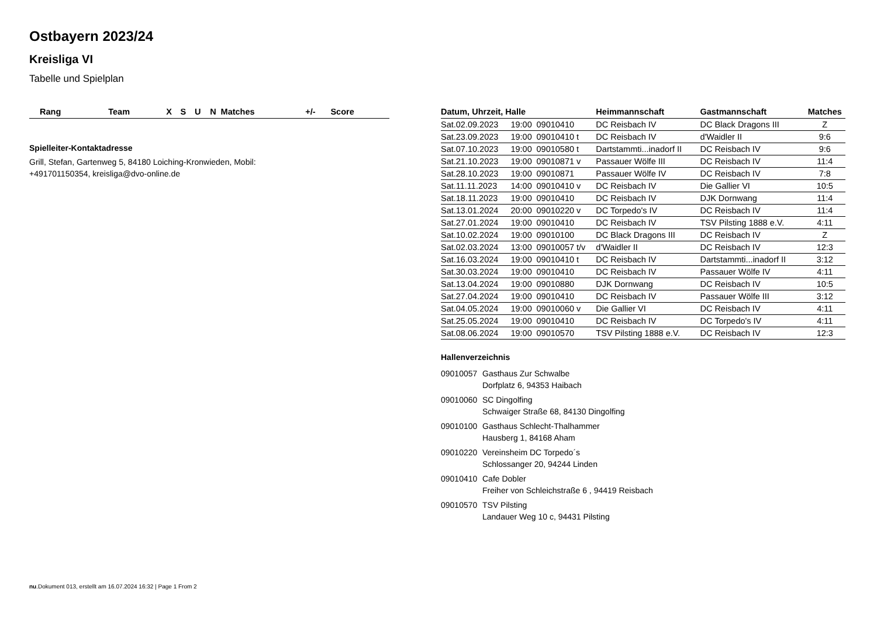Ostbayern 2023/24
Kreisliga VI
Tabelle und Spielplan
| Rang | Team | X | S | U | N | Matches | +/- | Score |
| --- | --- | --- | --- | --- | --- | --- | --- | --- |
Spielleiter-Kontaktadresse
Grill, Stefan, Gartenweg 5, 84180 Loiching-Kronwieden, Mobil:
+491701150354, kreisliga@dvo-online.de
| Datum, Uhrzeit, Halle | | | Heimmannschaft | Gastmannschaft | Matches |
| --- | --- | --- | --- | --- | --- |
| Sat.02.09.2023 | 19:00 | 09010410 | DC Reisbach IV | DC Black Dragons III | Z |
| Sat.23.09.2023 | 19:00 | 09010410 t | DC Reisbach IV | d'Waidler II | 9:6 |
| Sat.07.10.2023 | 19:00 | 09010580 t | Dartstammti...inadorf II | DC Reisbach IV | 9:6 |
| Sat.21.10.2023 | 19:00 | 09010871 v | Passauer Wölfe III | DC Reisbach IV | 11:4 |
| Sat.28.10.2023 | 19:00 | 09010871 | Passauer Wölfe IV | DC Reisbach IV | 7:8 |
| Sat.11.11.2023 | 14:00 | 09010410 v | DC Reisbach IV | Die Gallier VI | 10:5 |
| Sat.18.11.2023 | 19:00 | 09010410 | DC Reisbach IV | DJK Dornwang | 11:4 |
| Sat.13.01.2024 | 20:00 | 09010220 v | DC Torpedo's IV | DC Reisbach IV | 11:4 |
| Sat.27.01.2024 | 19:00 | 09010410 | DC Reisbach IV | TSV Pilsting 1888 e.V. | 4:11 |
| Sat.10.02.2024 | 19:00 | 09010100 | DC Black Dragons III | DC Reisbach IV | Z |
| Sat.02.03.2024 | 13:00 | 09010057 t/v | d'Waidler II | DC Reisbach IV | 12:3 |
| Sat.16.03.2024 | 19:00 | 09010410 t | DC Reisbach IV | Dartstammti...inadorf II | 3:12 |
| Sat.30.03.2024 | 19:00 | 09010410 | DC Reisbach IV | Passauer Wölfe IV | 4:11 |
| Sat.13.04.2024 | 19:00 | 09010880 | DJK Dornwang | DC Reisbach IV | 10:5 |
| Sat.27.04.2024 | 19:00 | 09010410 | DC Reisbach IV | Passauer Wölfe III | 3:12 |
| Sat.04.05.2024 | 19:00 | 09010060 v | Die Gallier VI | DC Reisbach IV | 4:11 |
| Sat.25.05.2024 | 19:00 | 09010410 | DC Reisbach IV | DC Torpedo's IV | 4:11 |
| Sat.08.06.2024 | 19:00 | 09010570 | TSV Pilsting 1888 e.V. | DC Reisbach IV | 12:3 |
Hallenverzeichnis
09010057 Gasthaus Zur Schwalbe
Dorfplatz 6, 94353 Haibach
09010060 SC Dingolfing
Schwaiger Straße 68, 84130 Dingolfing
09010100 Gasthaus Schlecht-Thalhammer
Hausberg 1, 84168 Aham
09010220 Vereinsheim DC Torpedo´s
Schlossanger 20, 94244 Linden
09010410 Cafe Dobler
Freiher von Schleichstraße 6 , 94419 Reisbach
09010570 TSV Pilsting
Landauer Weg 10 c, 94431 Pilsting
nu.Dokument 013, erstellt am 16.07.2024 16:32 | Page 1 From 2